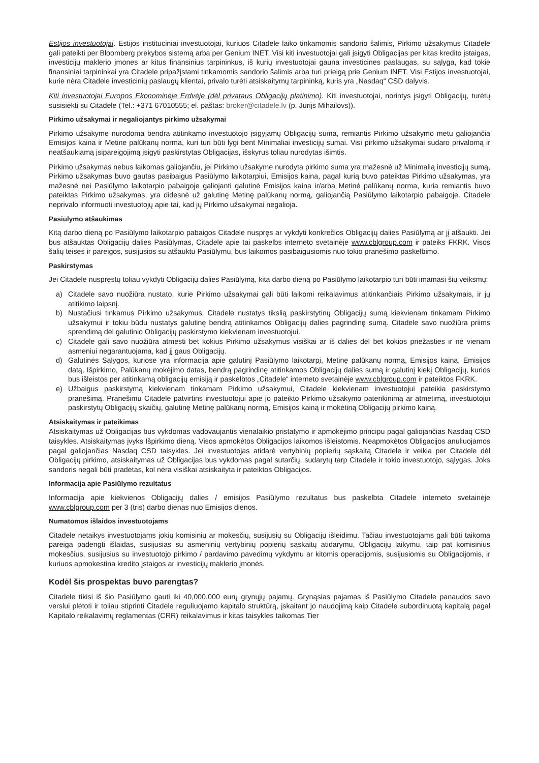Estijos investuotojai. Estijos instituciniai investuotojai, kuriuos Citadele laiko tinkamomis sandorio šalimis, Pirkimo užsakymus Citadele gali pateikti per Bloomberg prekybos sistemą arba per Genium INET. Visi kiti investuotojai gali įsigyti Obligacijas per kitas kredito įstaigas, investicijų maklerio įmones ar kitus finansinius tarpininkus, iš kurių investuotojai gauna investicines paslaugas, su sąlyga, kad tokie finansiniai tarpininkai yra Citadele pripažįstami tinkamomis sandorio šalimis arba turi prieigą prie Genium INET. Visi Estijos investuotojai, kurie nėra Citadele investicinių paslaugų klientai, privalo turėti atsiskaitymų tarpininką, kuris yra „Nasdaq“ CSD dalyvis.
Kiti investuotojai Europos Ekonominėje Erdvėje (dėl privataus Obligacijų platinimo). Kiti investuotojai, norintys įsigyti Obligacijų, turėtų susisiekti su Citadele (Tel.: +371 67010555; el. paštas: broker@citadele.lv (p. Jurijs Mihailovs)).
Pirkimo užsakymai ir negaliojantys pirkimo užsakymai
Pirkimo užsakyme nurodoma bendra atitinkamo investuotojo įsigyjamų Obligacijų suma, remiantis Pirkimo užsakymo metu galiojančia Emisijos kaina ir Metine palūkanų norma, kuri turi būti lygi bent Minimaliai investicijų sumai. Visi pirkimo užsakymai sudaro privalomą ir neatšaukiamą įsipareigojimą įsigyti paskirstytas Obligacijas, išskyrus toliau nurodytas išimtis.
Pirkimo užsakymas nebus laikomas galiojančiu, jei Pirkimo užsakyme nurodyta pirkimo suma yra mažesnė už Minimalią investicijų sumą, Pirkimo užsakymas buvo gautas pasibaigus Pasiūlymo laikotarpiui, Emisijos kaina, pagal kurią buvo pateiktas Pirkimo užsakymas, yra mažesnė nei Pasiūlymo laikotarpio pabaigoje galiojanti galutinė Emisijos kaina ir/arba Metinė palūkanų norma, kuria remiantis buvo pateiktas Pirkimo užsakymas, yra didesnė už galutinę Metinę palūkanų normą, galiojančią Pasiūlymo laikotarpio pabaigoje. Citadele neprivalo informuoti investuotojų apie tai, kad jų Pirkimo užsakymai negalioja.
Pasiūlymo atšaukimas
Kitą darbo dieną po Pasiūlymo laikotarpio pabaigos Citadele nuspręs ar vykdyti konkrečios Obligacijų dalies Pasiūlymą ar jį atšaukti. Jei bus atšauktas Obligacijų dalies Pasiūlymas, Citadele apie tai paskelbs interneto svetainėje www.cblgroup.com ir pateiks FKRK. Visos šalių teisės ir pareigos, susijusios su atšauktu Pasiūlymu, bus laikomos pasibaigusiomis nuo tokio pranešimo paskelbimo.
Paskirstymas
Jei Citadele nuspręstų toliau vykdyti Obligacijų dalies Pasiūlymą, kitą darbo dieną po Pasiūlymo laikotarpio turi būti imamasi šių veiksmų:
a) Citadele savo nuožiūra nustato, kurie Pirkimo užsakymai gali būti laikomi reikalavimus atitinkančiais Pirkimo užsakymais, ir jų atitikimo laipsnį.
b) Nustačiusi tinkamus Pirkimo užsakymus, Citadele nustatys tikslią paskirstytinų Obligacijų sumą kiekvienam tinkamam Pirkimo užsakymui ir tokiu būdu nustatys galutinę bendrą atitinkamos Obligacijų dalies pagrindinę sumą. Citadele savo nuožiūra priims sprendimą dėl galutinio Obligacijų paskirstymo kiekvienam investuotojui.
c) Citadele gali savo nuožiūra atmesti bet kokius Pirkimo užsakymus visiškai ar iš dalies dėl bet kokios priežasties ir nė vienam asmeniui negarantuojama, kad jį gaus Obligacijų.
d) Galutinės Sąlygos, kuriose yra informacija apie galutinį Pasiūlymo laikotarpį, Metinę palūkanų normą, Emisijos kainą, Emisijos datą, Išpirkimo, Palūkanų mokėjimo datas, bendrą pagrindinę atitinkamos Obligacijų dalies sumą ir galutinį kiekį Obligacijų, kurios bus išleistos per atitinkamą obligacijų emisiją ir paskelbtos „Citadele“ interneto svetainėje www.cblgroup.com ir pateiktos FKRK.
e) Užbaigus paskirstymą kiekvienam tinkamam Pirkimo užsakymui, Citadele kiekvienam investuotojui pateikia paskirstymo pranešimą. Pranešimu Citadele patvirtins investuotojui apie jo pateikto Pirkimo užsakymo patenkinimą ar atmetimą, investuotojui paskirstytų Obligacijų skaičių, galutinę Metinę palūkanų normą, Emisijos kainą ir mokėtiną Obligacijų pirkimo kainą.
Atsiskaitymas ir pateikimas
Atsiskaitymas už Obligacijas bus vykdomas vadovaujantis vienalaikio pristatymo ir apmokėjimo principu pagal galiojančias Nasdaq CSD taisykles. Atsiskaitymas įvyks Išpirkimo dieną. Visos apmokėtos Obligacijos laikomos išleistomis. Neapmokėtos Obligacijos anuliuojamos pagal galiojančias Nasdaq CSD taisykles. Jei investuotojas atidarė vertybinių popierių sąskaitą Citadele ir veikia per Citadele dėl Obligacijų pirkimo, atsiskaitymas už Obligacijas bus vykdomas pagal sutarčių, sudarytų tarp Citadele ir tokio investuotojo, sąlygas. Joks sandoris negali būti pradėtas, kol nėra visiškai atsiskaityta ir pateiktos Obligacijos.
Informacija apie Pasiūlymo rezultatus
Informacija apie kiekvienos Obligacijų dalies / emisijos Pasiūlymo rezultatus bus paskelbta Citadele interneto svetainėje www.cblgroup.com per 3 (tris) darbo dienas nuo Emisijos dienos.
Numatomos išlaidos investuotojams
Citadele netaikys investuotojams jokių komisinių ar mokesčių, susijusių su Obligacijų išleidimu. Tačiau investuotojams gali būti taikoma pareiga padengti išlaidas, susijusias su asmeninių vertybinių popierių sąskaitų atidarymu, Obligacijų laikymu, taip pat komisinius mokesčius, susijusius su investuotojo pirkimo / pardavimo pavedimų vykdymu ar kitomis operacijomis, susijusiomis su Obligacijomis, ir kuriuos apmokestina kredito įstaigos ar investicijų maklerio įmonės.
Kodėl šis prospektas buvo parengtas?
Citadele tikisi iš šio Pasiūlymo gauti iki 40,000,000 eurų grynųjų pajamų. Grynąsias pajamas iš Pasiūlymo Citadele panaudos savo verslui plėtoti ir toliau stiprinti Citadele reguliuojamo kapitalo struktūrą, įskaitant jo naudojimą kaip Citadele subordinuotą kapitalą pagal Kapitalo reikalavimų reglamentas (CRR) reikalavimus ir kitas taisykles taikomas Tier